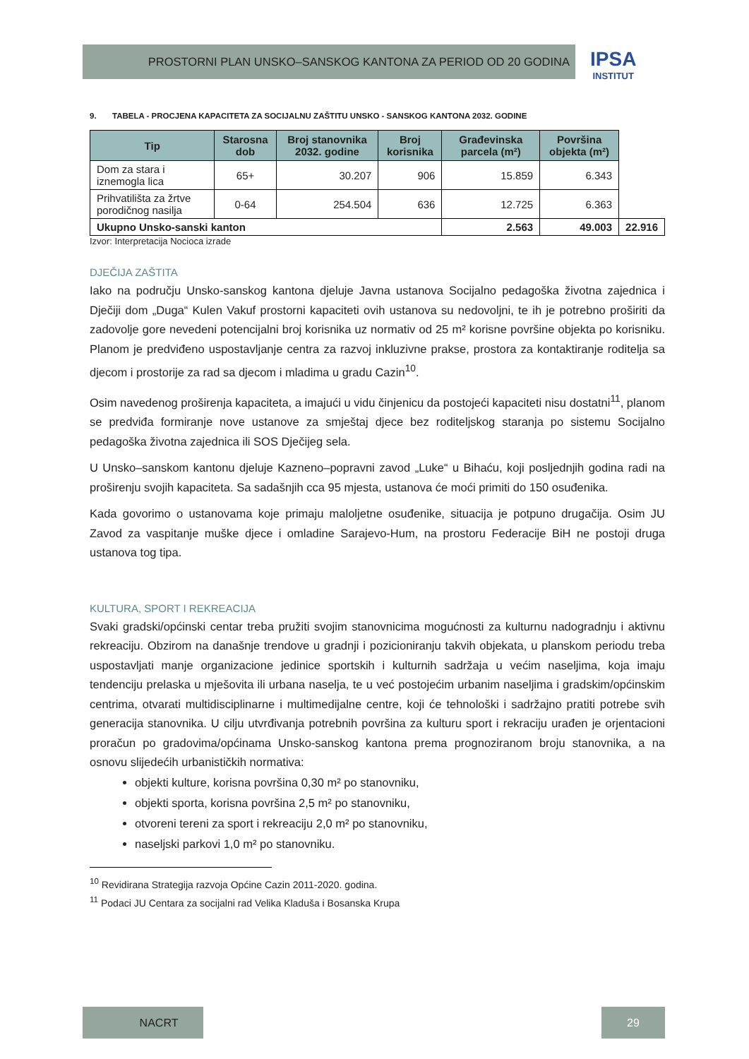PROSTORNI PLAN UNSKO–SANSKOG KANTONA ZA PERIOD OD 20 GODINA
IPSA
INSTITUT
9. TABELA - PROCJENA KAPACITETA ZA SOCIJALNU ZAŠTITU UNSKO - SANSKOG KANTONA 2032. GODINE
| Tip | Starosna dob | Broj stanovnika 2032. godine | Broj korisnika | Građevinska parcela (m²) | Površina objekta (m²) | |
| --- | --- | --- | --- | --- | --- | --- |
| Dom za stara i iznemogla lica | 65+ | 30.207 | 906 | 15.859 | 6.343 | |
| Prihvatilišta za žrtve porodičnog nasilja | 0-64 | 254.504 | 636 | 12.725 | 6.363 | |
| Ukupno Unsko-sanski kanton | | | | 2.563 | 49.003 | 22.916 |
Izvor: Interpretacija Nocioca izrade
DJEČIJA ZAŠTITA
Iako na području Unsko-sanskog kantona djeluje Javna ustanova Socijalno pedagoška životna zajednica i Dječiji dom „Duga“ Kulen Vakuf prostorni kapaciteti ovih ustanova su nedovoljni, te ih je potrebno proširiti da zadovolje gore nevedeni potencijalni broj korisnika uz normativ od 25 m² korisne površine objekta po korisniku. Planom je predviđeno uspostavljanje centra za razvoj inkluzivne prakse, prostora za kontaktiranje roditelja sa djecom i prostorije za rad sa djecom i mladima u gradu Cazin<sup>10</sup>.
Osim navedenog proširenja kapaciteta, a imajući u vidu činjenicu da postojeći kapaciteti nisu dostatni<sup>11</sup>, planom se predviđa formiranje nove ustanove za smještaj djece bez roditeljskog staranja po sistemu Socijalno pedagoška životna zajednica ili SOS Dječijeg sela.
U Unsko–sanskom kantonu djeluje Kazneno–popravni zavod „Luke“ u Bihaću, koji posljednjih godina radi na proširenju svojih kapaciteta. Sa sadašnjih cca 95 mjesta, ustanova će moći primiti do 150 osuđenika.
Kada govorimo o ustanovama koje primaju maloljetne osuđenike, situacija je potpuno drugačija. Osim JU Zavod za vaspitanje muške djece i omladine Sarajevo-Hum, na prostoru Federacije BiH ne postoji druga ustanova tog tipa.
KULTURA, SPORT I REKREACIJA
Svaki gradski/općinski centar treba pružiti svojim stanovnicima mogućnosti za kulturnu nadogradnju i aktivnu rekreaciju. Obzirom na današnje trendove u gradnji i pozicioniranju takvih objekata, u planskom periodu treba uspostavljati manje organizacione jedinice sportskih i kulturnih sadržaja u većim naseljima, koja imaju tendenciju prelaska u mješovita ili urbana naselja, te u već postojećim urbanim naseljima i gradskim/općinskim centrima, otvarati multidisciplinarne i multimedijalne centre, koji će tehnološki i sadržajno pratiti potrebe svih generacija stanovnika. U cilju utvrđivanja potrebnih površina za kulturu sport i rekraciju urađen je orjentacioni proračun po gradovima/općinama Unsko-sanskog kantona prema prognoziranom broju stanovnika, a na osnovu slijedećih urbanističkih normativa:
objekti kulture, korisna površina 0,30 m² po stanovniku,
objekti sporta, korisna površina 2,5 m² po stanovniku,
otvoreni tereni za sport i rekreaciju 2,0 m² po stanovniku,
naseljski parkovi 1,0 m² po stanovniku.
<sup>10</sup> Revidirana Strategija razvoja Općine Cazin 2011-2020. godina.
<sup>11</sup> Podaci JU Centara za socijalni rad Velika Kladuša i Bosanska Krupa
NACRT 29